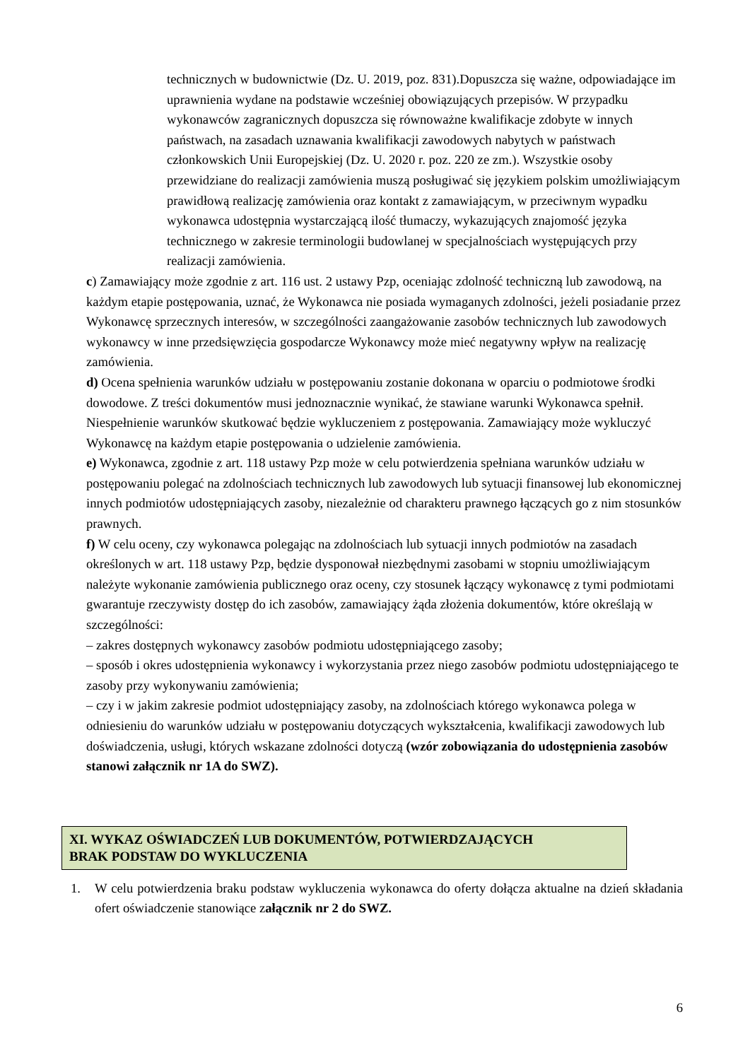technicznych w budownictwie (Dz. U. 2019, poz. 831).Dopuszcza się ważne, odpowiadające im uprawnienia wydane na podstawie wcześniej obowiązujących przepisów. W przypadku wykonawców zagranicznych dopuszcza się równoważne kwalifikacje zdobyte w innych państwach, na zasadach uznawania kwalifikacji zawodowych nabytych w państwach członkowskich Unii Europejskiej (Dz. U. 2020 r. poz. 220 ze zm.). Wszystkie osoby przewidziane do realizacji zamówienia muszą posługiwać się językiem polskim umożliwiającym prawidłową realizację zamówienia oraz kontakt z zamawiającym, w przeciwnym wypadku wykonawca udostępnia wystarczającą ilość tłumaczy, wykazujących znajomość języka technicznego w zakresie terminologii budowlanej w specjalnościach występujących przy realizacji zamówienia.
c) Zamawiający może zgodnie z art. 116 ust. 2 ustawy Pzp, oceniając zdolność techniczną lub zawodową, na każdym etapie postępowania, uznać, że Wykonawca nie posiada wymaganych zdolności, jeżeli posiadanie przez Wykonawcę sprzecznych interesów, w szczególności zaangażowanie zasobów technicznych lub zawodowych wykonawcy w inne przedsięwzięcia gospodarcze Wykonawcy może mieć negatywny wpływ na realizację zamówienia.
d) Ocena spełnienia warunków udziału w postępowaniu zostanie dokonana w oparciu o podmiotowe środki dowodowe. Z treści dokumentów musi jednoznacznie wynikać, że stawiane warunki Wykonawca spełnił. Niespełnienie warunków skutkować będzie wykluczeniem z postępowania. Zamawiający może wykluczyć Wykonawcę na każdym etapie postępowania o udzielenie zamówienia.
e) Wykonawca, zgodnie z art. 118 ustawy Pzp może w celu potwierdzenia spełniana warunków udziału w postępowaniu polegać na zdolnościach technicznych lub zawodowych lub sytuacji finansowej lub ekonomicznej innych podmiotów udostępniających zasoby, niezależnie od charakteru prawnego łączących go z nim stosunków prawnych.
f) W celu oceny, czy wykonawca polegając na zdolnościach lub sytuacji innych podmiotów na zasadach określonych w art. 118 ustawy Pzp, będzie dysponował niezbędnymi zasobami w stopniu umożliwiającym należyte wykonanie zamówienia publicznego oraz oceny, czy stosunek łączący wykonawcę z tymi podmiotami gwarantuje rzeczywisty dostęp do ich zasobów, zamawiający żąda złożenia dokumentów, które określają w szczególności:
– zakres dostępnych wykonawcy zasobów podmiotu udostępniającego zasoby;
– sposób i okres udostępnienia wykonawcy i wykorzystania przez niego zasobów podmiotu udostępniającego te zasoby przy wykonywaniu zamówienia;
– czy i w jakim zakresie podmiot udostępniający zasoby, na zdolnościach którego wykonawca polega w odniesieniu do warunków udziału w postępowaniu dotyczących wykształcenia, kwalifikacji zawodowych lub doświadczenia, usługi, których wskazane zdolności dotyczą (wzór zobowiązania do udostępnienia zasobów stanowi załącznik nr 1A do SWZ).
XI. WYKAZ OŚWIADCZEŃ LUB DOKUMENTÓW, POTWIERDZAJĄCYCH
BRAK PODSTAW DO WYKLUCZENIA
1. W celu potwierdzenia braku podstaw wykluczenia wykonawca do oferty dołącza aktualne na dzień składania ofert oświadczenie stanowiące załącznik nr 2 do SWZ.
6